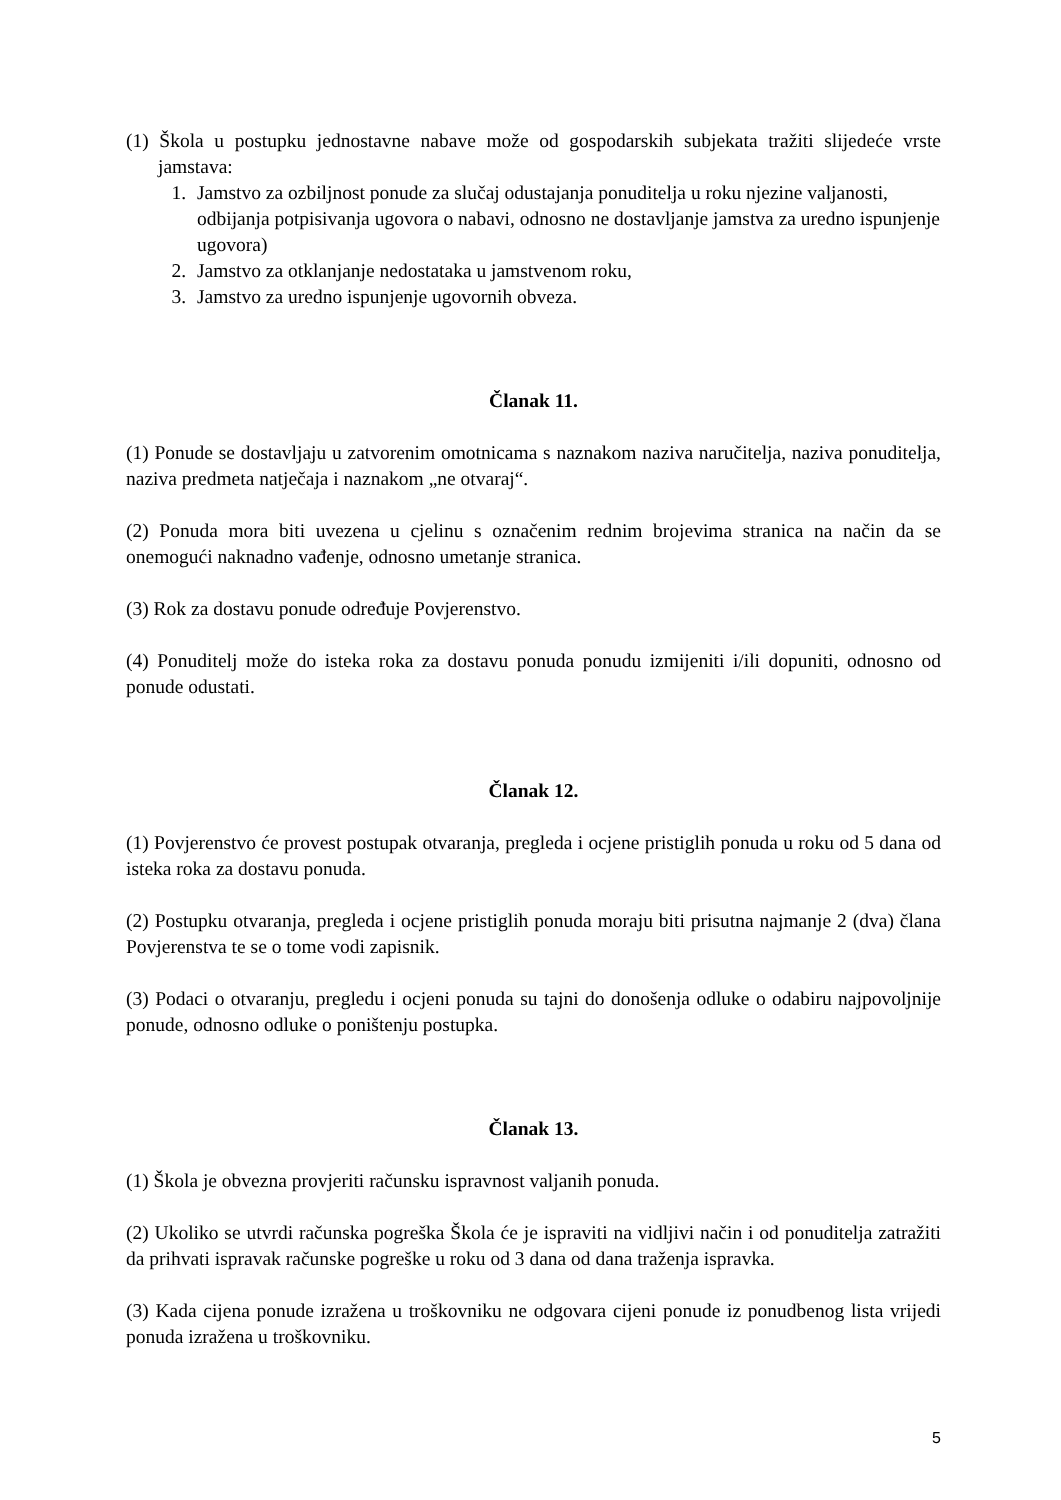(1) Škola u postupku jednostavne nabave može od gospodarskih subjekata tražiti slijedeće vrste jamstava:
1. Jamstvo za ozbiljnost ponude za slučaj odustajanja ponuditelja u roku njezine valjanosti, odbijanja potpisivanja ugovora o nabavi, odnosno ne dostavljanje jamstva za uredno ispunjenje ugovora)
2. Jamstvo za otklanjanje nedostataka u jamstvenom roku,
3. Jamstvo za uredno ispunjenje ugovornih obveza.
Članak 11.
(1) Ponude se dostavljaju u zatvorenim omotnicama s naznakom naziva naručitelja, naziva ponuditelja, naziva predmeta natječaja i naznakom „ne otvaraj“.
(2) Ponuda mora biti uvezena u cjelinu s označenim rednim brojevima stranica na način da se onemogući naknadno vađenje, odnosno umetanje stranica.
(3) Rok za dostavu ponude određuje Povjerenstvo.
(4) Ponuditelj može do isteka roka za dostavu ponuda ponudu izmijeniti i/ili dopuniti, odnosno od ponude odustati.
Članak 12.
(1) Povjerenstvo će provest postupak otvaranja, pregleda i ocjene pristiglih ponuda u roku od 5 dana od isteka roka za dostavu ponuda.
(2) Postupku otvaranja, pregleda i ocjene pristiglih ponuda moraju biti prisutna najmanje 2 (dva) člana Povjerenstva te se o tome vodi zapisnik.
(3) Podaci o otvaranju, pregledu i ocjeni ponuda su tajni do donošenja odluke o odabiru najpovoljnije ponude, odnosno odluke o poništenju postupka.
Članak 13.
(1) Škola je obvezna provjeriti računsku ispravnost valjanih ponuda.
(2) Ukoliko se utvrdi računska pogreška Škola će je ispraviti na vidljivi način i od ponuditelja zatražiti da prihvati ispravak računske pogreške u roku od 3 dana od dana traženja ispravka.
(3) Kada cijena ponude izražena u troškovniku ne odgovara cijeni ponude iz ponudbenog lista vrijedi ponuda izražena u troškovniku.
5